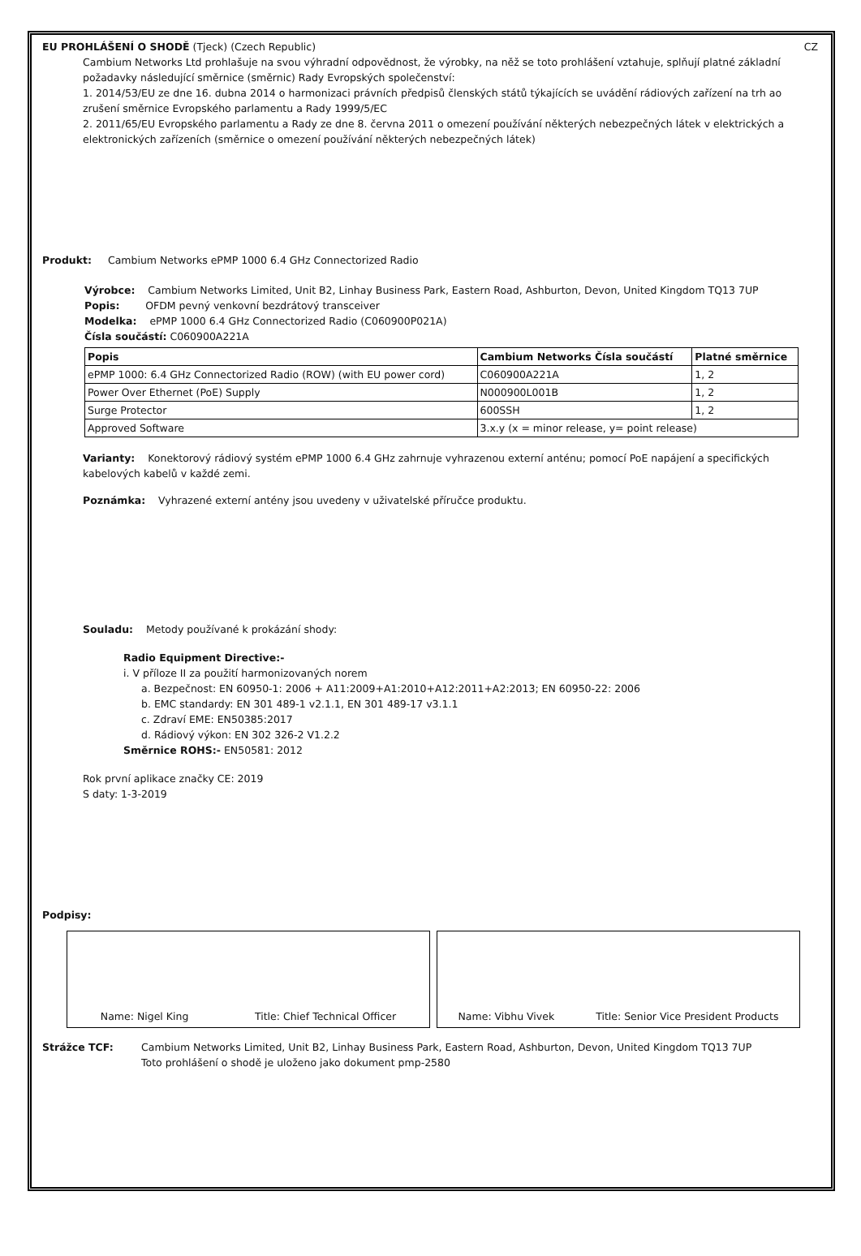EU PROHLÁŠENÍ O SHODĚ (Tjeck) (Czech Republic) CZ
Cambium Networks Ltd prohlašuje na svou výhradní odpovědnost, že výrobky, na něž se toto prohlášení vztahuje, splňují platné základní požadavky následující směrnice (směrnic) Rady Evropských společenství:
1. 2014/53/EU ze dne 16. dubna 2014 o harmonizaci právních předpisů členských států týkajících se uvádění rádiových zařízení na trh ao zrušení směrnice Evropského parlamentu a Rady 1999/5/EC
2. 2011/65/EU Evropského parlamentu a Rady ze dne 8. června 2011 o omezení používání některých nebezpečných látek v elektrických a elektronických zařízeních (směrnice o omezení používání některých nebezpečných látek)
Produkt: Cambium Networks ePMP 1000 6.4 GHz Connectorized Radio
Výrobce: Cambium Networks Limited, Unit B2, Linhay Business Park, Eastern Road, Ashburton, Devon, United Kingdom TQ13 7UP
Popis: OFDM pevný venkovní bezdrátový transceiver
Modelka: ePMP 1000 6.4 GHz Connectorized Radio (C060900P021A)
Čísla součástí: C060900A221A
| Popis | Cambium Networks Čísla součástí | Platné směrnice |
| --- | --- | --- |
| ePMP 1000: 6.4 GHz Connectorized Radio (ROW) (with EU power cord) | C060900A221A | 1, 2 |
| Power Over Ethernet (PoE) Supply | N000900L001B | 1, 2 |
| Surge Protector | 600SSH | 1, 2 |
| Approved Software | 3.x.y (x = minor release, y= point release) | |
Varianty: Konektorový rádiový systém ePMP 1000 6.4 GHz zahrnuje vyhrazenou externí anténu; pomocí PoE napájení a specifických kabelových kabelů v každé zemi.
Poznámka: Vyhrazené externí antény jsou uvedeny v uživatelské příručce produktu.
Souladu: Metody používané k prokázání shody:
Radio Equipment Directive:-
i. V příloze II za použití harmonizovaných norem
a. Bezpečnost: EN 60950-1: 2006 + A11:2009+A1:2010+A12:2011+A2:2013; EN 60950-22: 2006
b. EMC standardy: EN 301 489-1 v2.1.1, EN 301 489-17 v3.1.1
c. Zdraví EME: EN50385:2017
d. Rádiový výkon: EN 302 326-2 V1.2.2
Směrnice ROHS:- EN50581: 2012
Rok první aplikace značky CE: 2019
S daty: 1-3-2019
Podpisy:
Name: Nigel King Title: Chief Technical Officer Name: Vibhu Vivek Title: Senior Vice President Products
Strážce TCF: Cambium Networks Limited, Unit B2, Linhay Business Park, Eastern Road, Ashburton, Devon, United Kingdom TQ13 7UP
Toto prohlášení o shodě je uloženo jako dokument pmp-2580